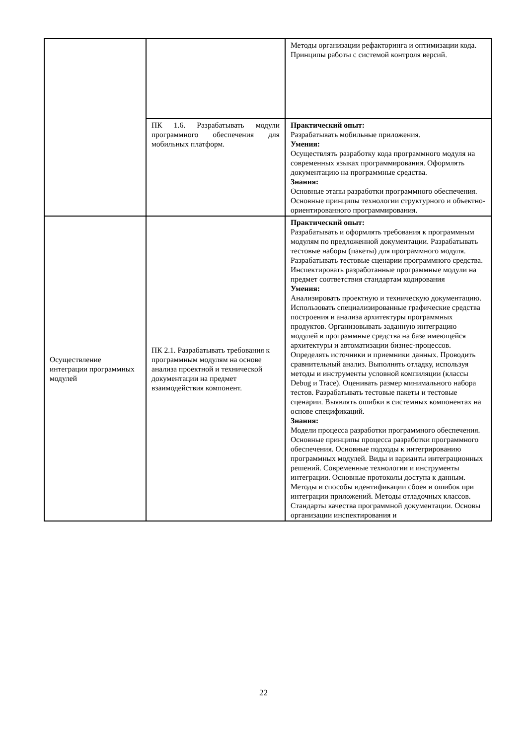| | | Методы организации рефакторинга и оптимизации кода. Принципы работы с системой контроля версий. |
| | ПК 1.6. Разрабатывать модули программного обеспечения для мобильных платформ. | Практический опыт: Разрабатывать мобильные приложения. Умения: Осуществлять разработку кода программного модуля на современных языках программирования. Оформлять документацию на программные средства. Знания: Основные этапы разработки программного обеспечения. Основные принципы технологии структурного и объектно-ориентированного программирования. |
| Осуществление интеграции программных модулей | ПК 2.1. Разрабатывать требования к программным модулям на основе анализа проектной и технической документации на предмет взаимодействия компонент. | Практический опыт: Разрабатывать и оформлять требования к программным модулям по предложенной документации. Разрабатывать тестовые наборы (пакеты) для программного модуля. Разрабатывать тестовые сценарии программного средства. Инспектировать разработанные программные модули на предмет соответствия стандартам кодирования Умения: Анализировать проектную и техническую документацию. Использовать специализированные графические средства построения и анализа архитектуры программных продуктов. Организовывать заданную интеграцию модулей в программные средства на базе имеющейся архитектуры и автоматизации бизнес-процессов. Определять источники и приемники данных. Проводить сравнительный анализ. Выполнять отладку, используя методы и инструменты условной компиляции (классы Debug и Trace). Оценивать размер минимального набора тестов. Разрабатывать тестовые пакеты и тестовые сценарии. Выявлять ошибки в системных компонентах на основе спецификаций. Знания: Модели процесса разработки программного обеспечения. Основные принципы процесса разработки программного обеспечения. Основные подходы к интегрированию программных модулей. Виды и варианты интеграционных решений. Современные технологии и инструменты интеграции. Основные протоколы доступа к данным. Методы и способы идентификации сбоев и ошибок при интеграции приложений. Методы отладочных классов. Стандарты качества программной документации. Основы организации инспектирования и |
22